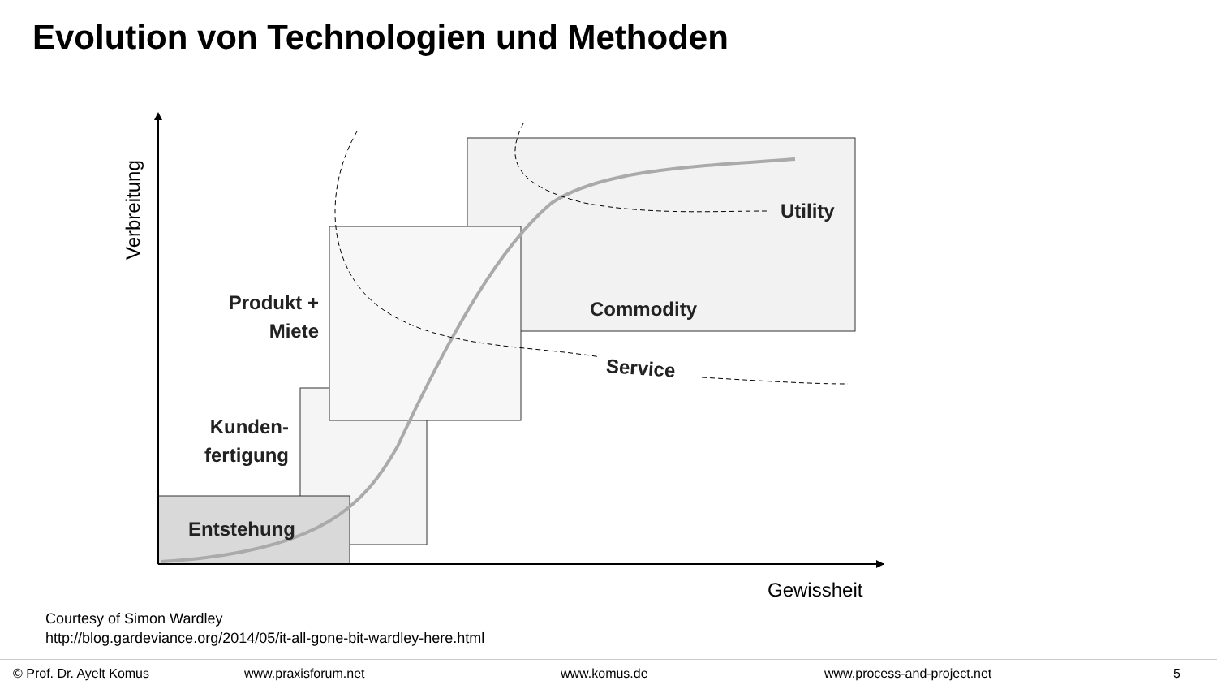Evolution von Technologien und Methoden
Utility
Commodity
Service
Produkt +
Miete
Kunden-
fertigung
Entstehung
Verbreitung
Gewissheit
Courtesy of Simon Wardley
http://blog.gardeviance.org/2014/05/it-all-gone-bit-wardley-here.html
© Prof. Dr. Ayelt Komus www.praxisforum.net www.komus.de www.process-and-project.net 5